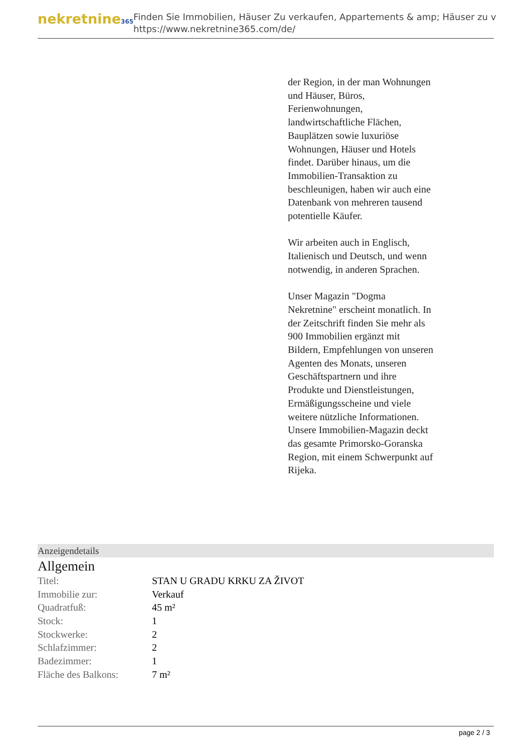nekretnine365
Finden Sie Immobilien, Häuser Zu verkaufen, Appartements & amp; Häuser zu v
https://www.nekretnine365.com/de/
der Region, in der man Wohnungen und Häuser, Büros, Ferienwohnungen, landwirtschaftliche Flächen, Bauplätzen sowie luxuriöse Wohnungen, Häuser und Hotels findet. Darüber hinaus, um die Immobilien-Transaktion zu beschleunigen, haben wir auch eine Datenbank von mehreren tausend potentielle Käufer.
Wir arbeiten auch in Englisch, Italienisch und Deutsch, und wenn notwendig, in anderen Sprachen.
Unser Magazin "Dogma Nekretnine" erscheint monatlich. In der Zeitschrift finden Sie mehr als 900 Immobilien ergänzt mit Bildern, Empfehlungen von unseren Agenten des Monats, unseren Geschäftspartnern und ihre Produkte und Dienstleistungen, Ermäßigungsscheine und viele weitere nützliche Informationen. Unsere Immobilien-Magazin deckt das gesamte Primorsko-Goranska Region, mit einem Schwerpunkt auf Rijeka.
Anzeigendetails
Allgemein
| Titel: | STAN U GRADU KRKU ZA ŽIVOT |
| Immobilie zur: | Verkauf |
| Quadratfuß: | 45 m² |
| Stock: | 1 |
| Stockwerke: | 2 |
| Schlafzimmer: | 2 |
| Badezimmer: | 1 |
| Fläche des Balkons: | 7 m² |
page 2 / 3